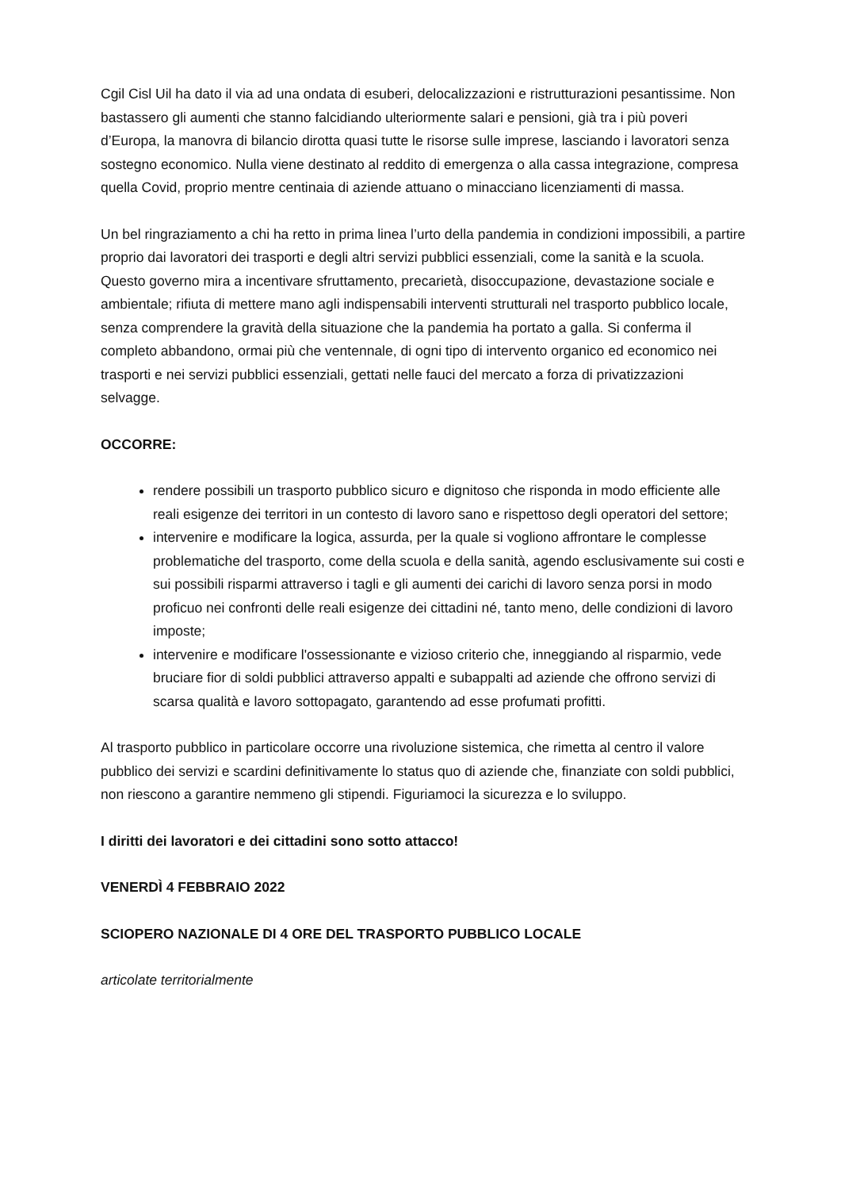Cgil Cisl Uil ha dato il via ad una ondata di esuberi, delocalizzazioni e ristrutturazioni pesantissime. Non bastassero gli aumenti che stanno falcidiando ulteriormente salari e pensioni, già tra i più poveri d’Europa, la manovra di bilancio dirotta quasi tutte le risorse sulle imprese, lasciando i lavoratori senza sostegno economico. Nulla viene destinato al reddito di emergenza o alla cassa integrazione, compresa quella Covid, proprio mentre centinaia di aziende attuano o minacciano licenziamenti di massa.
Un bel ringraziamento a chi ha retto in prima linea l’urto della pandemia in condizioni impossibili, a partire proprio dai lavoratori dei trasporti e degli altri servizi pubblici essenziali, come la sanità e la scuola. Questo governo mira a incentivare sfruttamento, precarietà, disoccupazione, devastazione sociale e ambientale; rifiuta di mettere mano agli indispensabili interventi strutturali nel trasporto pubblico locale, senza comprendere la gravità della situazione che la pandemia ha portato a galla. Si conferma il completo abbandono, ormai più che ventennale, di ogni tipo di intervento organico ed economico nei trasporti e nei servizi pubblici essenziali, gettati nelle fauci del mercato a forza di privatizzazioni selvagge.
OCCORRE:
rendere possibili un trasporto pubblico sicuro e dignitoso che risponda in modo efficiente alle reali esigenze dei territori in un contesto di lavoro sano e rispettoso degli operatori del settore;
intervenire e modificare la logica, assurda, per la quale si vogliono affrontare le complesse problematiche del trasporto, come della scuola e della sanità, agendo esclusivamente sui costi e sui possibili risparmi attraverso i tagli e gli aumenti dei carichi di lavoro senza porsi in modo proficuo nei confronti delle reali esigenze dei cittadini né, tanto meno, delle condizioni di lavoro imposte;
intervenire e modificare l'ossessionante e vizioso criterio che, inneggiando al risparmio, vede bruciare fior di soldi pubblici attraverso appalti e subappalti ad aziende che offrono servizi di scarsa qualità e lavoro sottopagato, garantendo ad esse profumati profitti.
Al trasporto pubblico in particolare occorre una rivoluzione sistemica, che rimetta al centro il valore pubblico dei servizi e scardini definitivamente lo status quo di aziende che, finanziate con soldi pubblici, non riescono a garantire nemmeno gli stipendi. Figuriamoci la sicurezza e lo sviluppo.
I diritti dei lavoratori e dei cittadini sono sotto attacco!
VENERDÌ 4 FEBBRAIO 2022
SCIOPERO NAZIONALE DI 4 ORE DEL TRASPORTO PUBBLICO LOCALE
articolate territorialmente